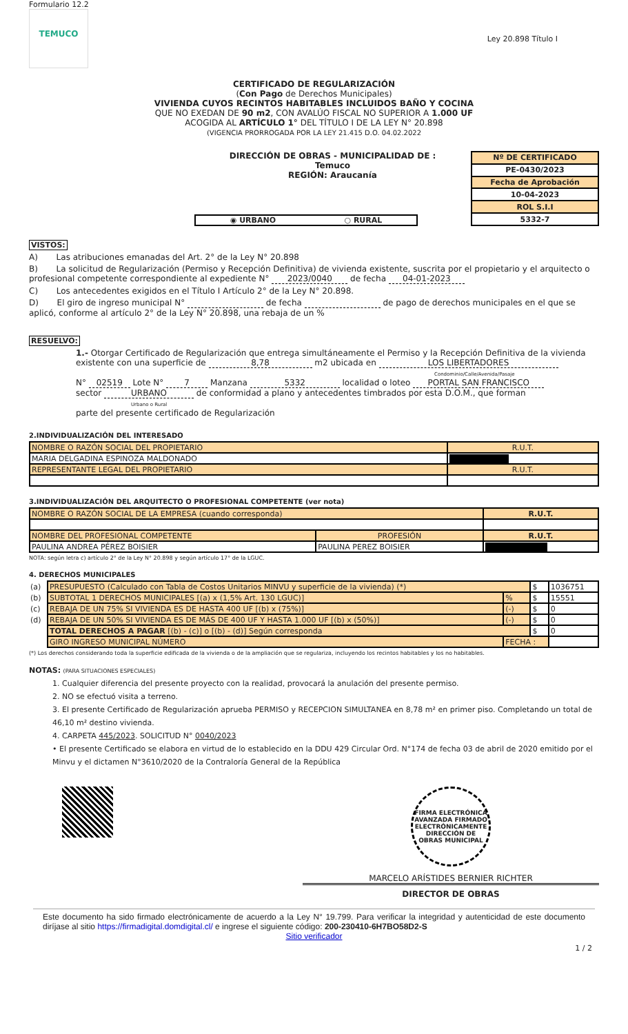Formulario 12.2
TEMUCO
Ley 20.898 Título I
CERTIFICADO DE REGULARIZACIÓN
(Con Pago de Derechos Municipales)
VIVIENDA CUYOS RECINTOS HABITABLES INCLUIDOS BAÑO Y COCINA
QUE NO EXEDAN DE 90 m2, CON AVALÚO FISCAL NO SUPERIOR A 1.000 UF
ACOGIDA AL ARTÍCULO 1° DEL TÍTULO I DE LA LEY N° 20.898
(VIGENCIA PRORROGADA POR LA LEY 21.415 D.O. 04.02.2022
DIRECCIÓN DE OBRAS - MUNICIPALIDAD DE :
Temuco
REGIÓN: Araucanía
◉ URBANO ○ RURAL
| Nº DE CERTIFICADO |
| PE-0430/2023 |
| Fecha de Aprobación |
| 10-04-2023 |
| ROL S.I.I |
| 5332-7 |
VISTOS:
A) Las atribuciones emanadas del Art. 2° de la Ley N° 20.898
B) La solicitud de Regularización (Permiso y Recepción Definitiva) de vivienda existente, suscrita por el propietario y el arquitecto o profesional competente correspondiente al expediente N° 2023/0040 de fecha 04-01-2023
C) Los antecedentes exigidos en el Título I Artículo 2° de la Ley N° 20.898.
D) El giro de ingreso municipal N° de fecha de pago de derechos municipales en el que se aplicó, conforme al artículo 2° de la Ley N° 20.898, una rebaja de un %
RESUELVO:
1.- Otorgar Certificado de Regularización que entrega simultáneamente el Permiso y la Recepción Definitiva de la vivienda existente con una superficie de 8,78 m2 ubicada en LOS LIBERTADORES
Condominio/Calle/Avenida/Pasaje
N° 02519 Lote N° 7 Manzana 5332 localidad o loteo PORTAL SAN FRANCISCO
sector URBANO de conformidad a plano y antecedentes timbrados por esta D.O.M., que forman
Urbano o Rural
parte del presente certificado de Regularización
2.INDIVIDUALIZACIÓN DEL INTERESADO
| NOMBRE O RAZÓN SOCIAL DEL PROPIETARIO | R.U.T. |
| MARIA DELGADINA ESPINOZA MALDONADO | |
| REPRESENTANTE LEGAL DEL PROPIETARIO | R.U.T. |
3.INDIVIDUALIZACIÓN DEL ARQUITECTO O PROFESIONAL COMPETENTE (ver nota)
| NOMBRE O RAZÓN SOCIAL DE LA EMPRESA (cuando corresponda) | | R.U.T. |
| NOMBRE DEL PROFESIONAL COMPETENTE | PROFESIÓN | R.U.T. |
| PAULINA ANDREA PÉREZ BOISIER | PAULINA PEREZ BOISIER | |
NOTA: según letra c) artículo 2° de la Ley N° 20.898 y según artículo 17° de la LGUC.
4. DERECHOS MUNICIPALES
| (a) | PRESUPUESTO (Calculado con Tabla de Costos Unitarios MINVU y superficie de la vivienda) (*) | | $ | 1036751 |
| (b) | SUBTOTAL 1 DERECHOS MUNICIPALES [(a) x (1,5% Art. 130 LGUC)] | % | $ | 15551 |
| (c) | REBAJA DE UN 75% SI VIVIENDA ES DE HASTA 400 UF [(b) x (75%)] | (-) | $ | 0 |
| (d) | REBAJA DE UN 50% SI VIVIENDA ES DE MÁS DE 400 UF Y HASTA 1.000 UF [(b) x (50%)] | (-) | $ | 0 |
| | TOTAL DERECHOS A PAGAR [(b) - (c)] o [(b) - (d)] Según corresponda | | $ | 0 |
| | GIRO INGRESO MUNICIPAL NÚMERO | FECHA : | | |
(*) Los derechos considerando toda la superficie edificada de la vivienda o de la ampliación que se regulariza, incluyendo los recintos habitables y los no habitables.
NOTAS: (PARA SITUACIONES ESPECIALES)
1. Cualquier diferencia del presente proyecto con la realidad, provocará la anulación del presente permiso.
2. NO se efectuó visita a terreno.
3. El presente Certificado de Regularización aprueba PERMISO y RECEPCION SIMULTANEA en 8,78 m² en primer piso. Completando un total de 46,10 m² destino vivienda.
4. CARPETA 445/2023. SOLICITUD N° 0040/2023
• El presente Certificado se elabora en virtud de lo establecido en la DDU 429 Circular Ord. N°174 de fecha 03 de abril de 2020 emitido por el Minvu y el dictamen N°3610/2020 de la Contraloría General de la República
FIRMA ELECTRÓNICA AVANZADA FIRMADO ELECTRÓNICAMENTE DIRECCIÓN DE OBRAS MUNICIPAL
MARCELO ARÍSTIDES BERNIER RICHTER
DIRECTOR DE OBRAS
Este documento ha sido firmado electrónicamente de acuerdo a la Ley N° 19.799. Para verificar la integridad y autenticidad de este documento diríjase al sitio https://firmadigital.domdigital.cl/ e ingrese el siguiente código: 200-230410-6H7BO58D2-S
Sitio verificador
1 / 2